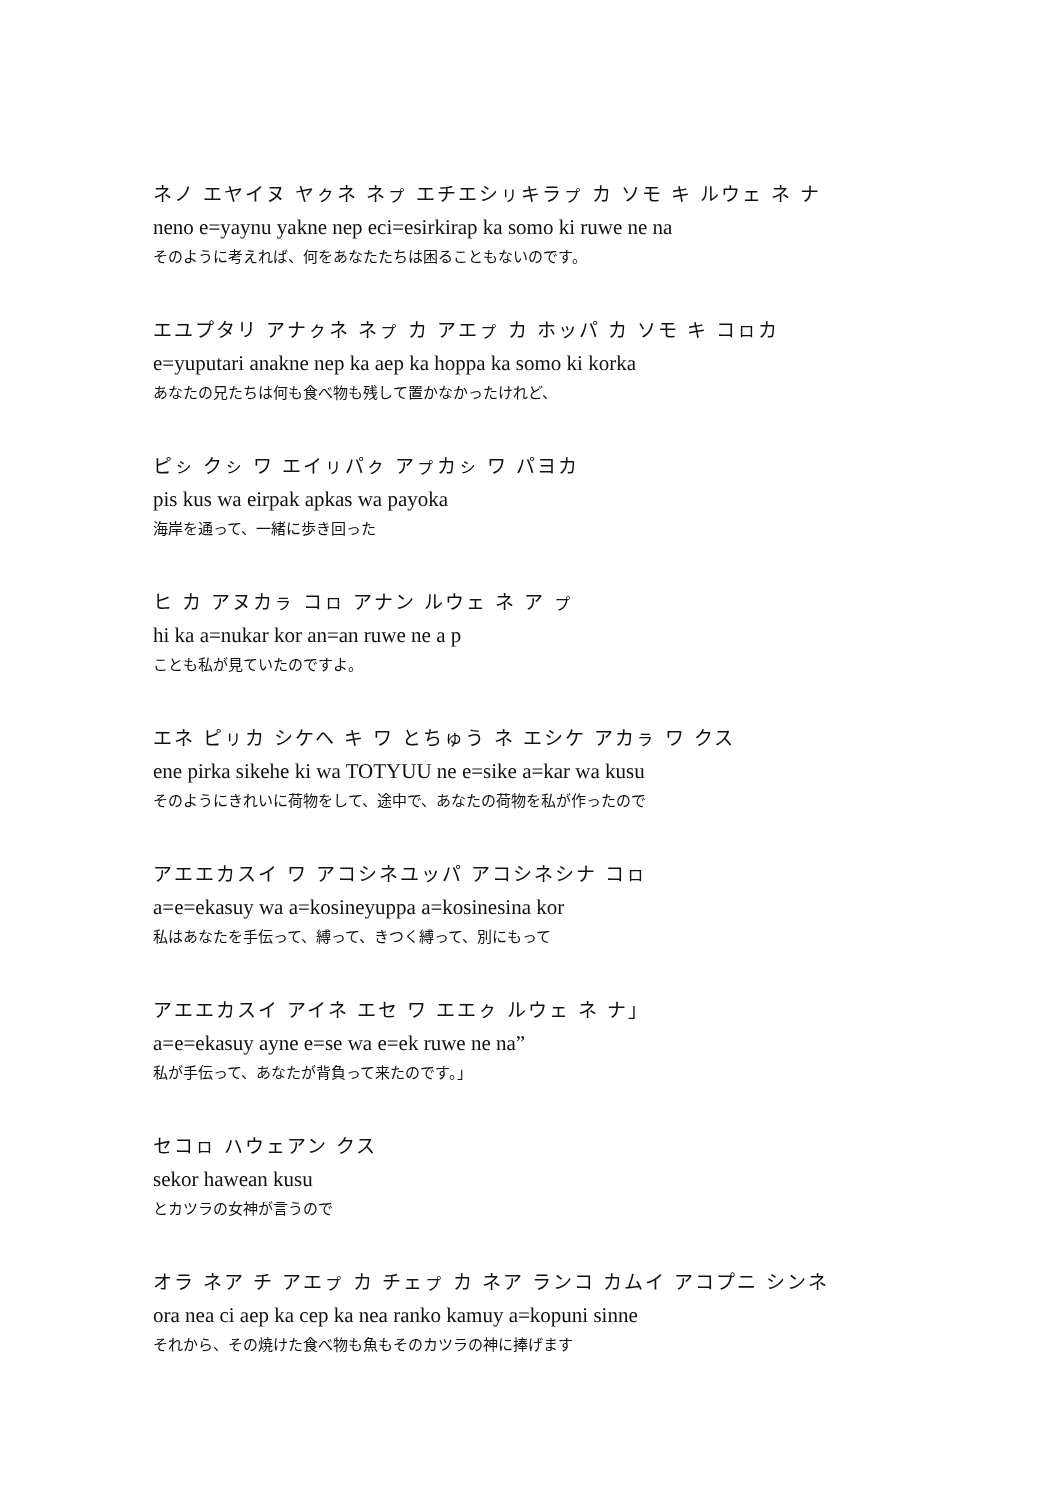ネノ エヤイヌ ヤㇰネ ネㇷ゚ エチエシㇼキラㇷ゚ カ ソモ キ ルウェ ネ ナ
neno e=yaynu yakne nep eci=esirkirap ka somo ki ruwe ne na
そのように考えれば、何をあなたたちは困ることもないのです。
エユプタリ アナㇰネ ネㇷ゚ カ アエㇷ゚ カ ホッパ カ ソモ キ コㇿカ
e=yuputari anakne nep ka aep ka hoppa ka somo ki korka
あなたの兄たちは何も食べ物も残して置かなかったけれど、
ピㇱ クㇱ ワ エイㇼパㇰ アㇷ゚カㇱ ワ パヨカ
pis kus wa eirpak apkas wa payoka
海岸を通って、一緒に歩き回った
ヒ カ アヌカㇻ コㇿ アナン ルウェ ネ ア ㇷ゚
hi ka a=nukar kor an=an ruwe ne a p
ことも私が見ていたのですよ。
エネ ピㇼカ シケヘ キ ワ とちゅう ネ エシケ アカㇻ ワ クス
ene pirka sikehe ki wa TOTYUU ne e=sike a=kar wa kusu
そのようにきれいに荷物をして、途中で、あなたの荷物を私が作ったので
アエエカスイ ワ アコシネユッパ アコシネシナ コㇿ
a=e=ekasuy wa a=kosineyuppa a=kosinesina kor
私はあなたを手伝って、縛って、きつく縛って、別にもって
アエエカスイ アイネ エセ ワ エエㇰ ルウェ ネ ナ」
a=e=ekasuy ayne e=se wa e=ek ruwe ne na”
私が手伝って、あなたが背負って来たのです。」
セコㇿ ハウェアン クス
sekor hawean kusu
とカツラの女神が言うので
オラ ネア チ アエㇷ゚ カ チェㇷ゚ カ ネア ランコ カムイ アコプニ シンネ
ora nea ci aep ka cep ka nea ranko kamuy a=kopuni sinne
それから、その焼けた食べ物も魚もそのカツラの神に捧げます